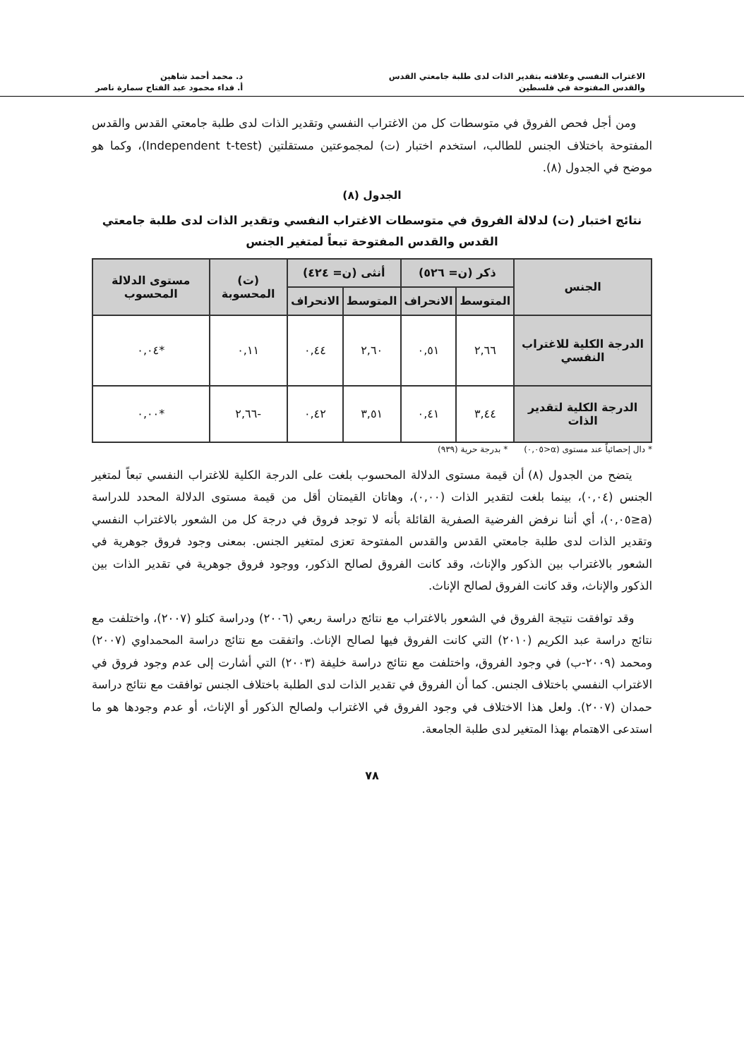الاغتراب النفسي وعلاقته بتقدير الذات لدى طلبة جامعتي القدس
والقدس المفتوحة في فلسطين
د. محمد أحمد شاهين
أ. فداء محمود عبد الفتاح سمارة ناصر
ومن أجل فحص الفروق في متوسطات كل من الاغتراب النفسي وتقدير الذات لدى طلبة جامعتي القدس والقدس المفتوحة باختلاف الجنس للطالب، استخدم اختبار (ت) لمجموعتين مستقلتين (Independent t-test)، وكما هو موضح في الجدول (٨).
الجدول (٨)
نتائج اختبار (ت) لدلالة الفروق في متوسطات الاغتراب النفسي وتقدير الذات لدى طلبة جامعتي القدس والقدس المفتوحة تبعاً لمتغير الجنس
| الجنس | ذكر (ن= ٥٢٦) | | أنثى (ن= ٤٢٤) | | (ت) المحسوبة | مستوى الدلالة المحسوب |
| --- | --- | --- | --- | --- | --- | --- |
| | المتوسط | الانحراف | المتوسط | الانحراف | | |
| الدرجة الكلية للاغتراب النفسي | ٢,٦٦ | ٠,٥١ | ٢,٦٠ | ٠,٤٤ | ٠,١١ | *٠,٠٤ |
| الدرجة الكلية لتقدير الذات | ٣,٤٤ | ٠,٤١ | ٣,٥١ | ٠,٤٢ | -٢,٦٦ | *٠,٠٠ |
* دال إحصائياً عند مستوى (α<٠,٠٥) * بدرجة حرية (٩٣٩)
يتضح من الجدول (٨) أن قيمة مستوى الدلالة المحسوب بلغت على الدرجة الكلية للاغتراب النفسي تبعاً لمتغير الجنس (٠,٠٤)، بينما بلغت لتقدير الذات (٠,٠٠)، وهاتان القيمتان أقل من قيمة مستوى الدلالة المحدد للدراسة (a≤٠,٠٥)، أي أننا نرفض الفرضية الصفرية القائلة بأنه لا توجد فروق في درجة كل من الشعور بالاغتراب النفسي وتقدير الذات لدى طلبة جامعتي القدس والقدس المفتوحة تعزى لمتغير الجنس. بمعنى وجود فروق جوهرية في الشعور بالاغتراب بين الذكور والإناث، وقد كانت الفروق لصالح الذكور، ووجود فروق جوهرية في تقدير الذات بين الذكور والإناث، وقد كانت الفروق لصالح الإناث.
وقد توافقت نتيجة الفروق في الشعور بالاغتراب مع نتائج دراسة ربعي (٢٠٠٦) ودراسة كتلو (٢٠٠٧)، واختلفت مع نتائج دراسة عبد الكريم (٢٠١٠) التي كانت الفروق فيها لصالح الإناث. واتفقت مع نتائج دراسة المحمداوي (٢٠٠٧) ومحمد (٢٠٠٩-ب) في وجود الفروق، واختلفت مع نتائج دراسة خليفة (٢٠٠٣) التي أشارت إلى عدم وجود فروق في الاغتراب النفسي باختلاف الجنس. كما أن الفروق في تقدير الذات لدى الطلبة باختلاف الجنس توافقت مع نتائج دراسة حمدان (٢٠٠٧). ولعل هذا الاختلاف في وجود الفروق في الاغتراب ولصالح الذكور أو الإناث، أو عدم وجودها هو ما استدعى الاهتمام بهذا المتغير لدى طلبة الجامعة.
٧٨